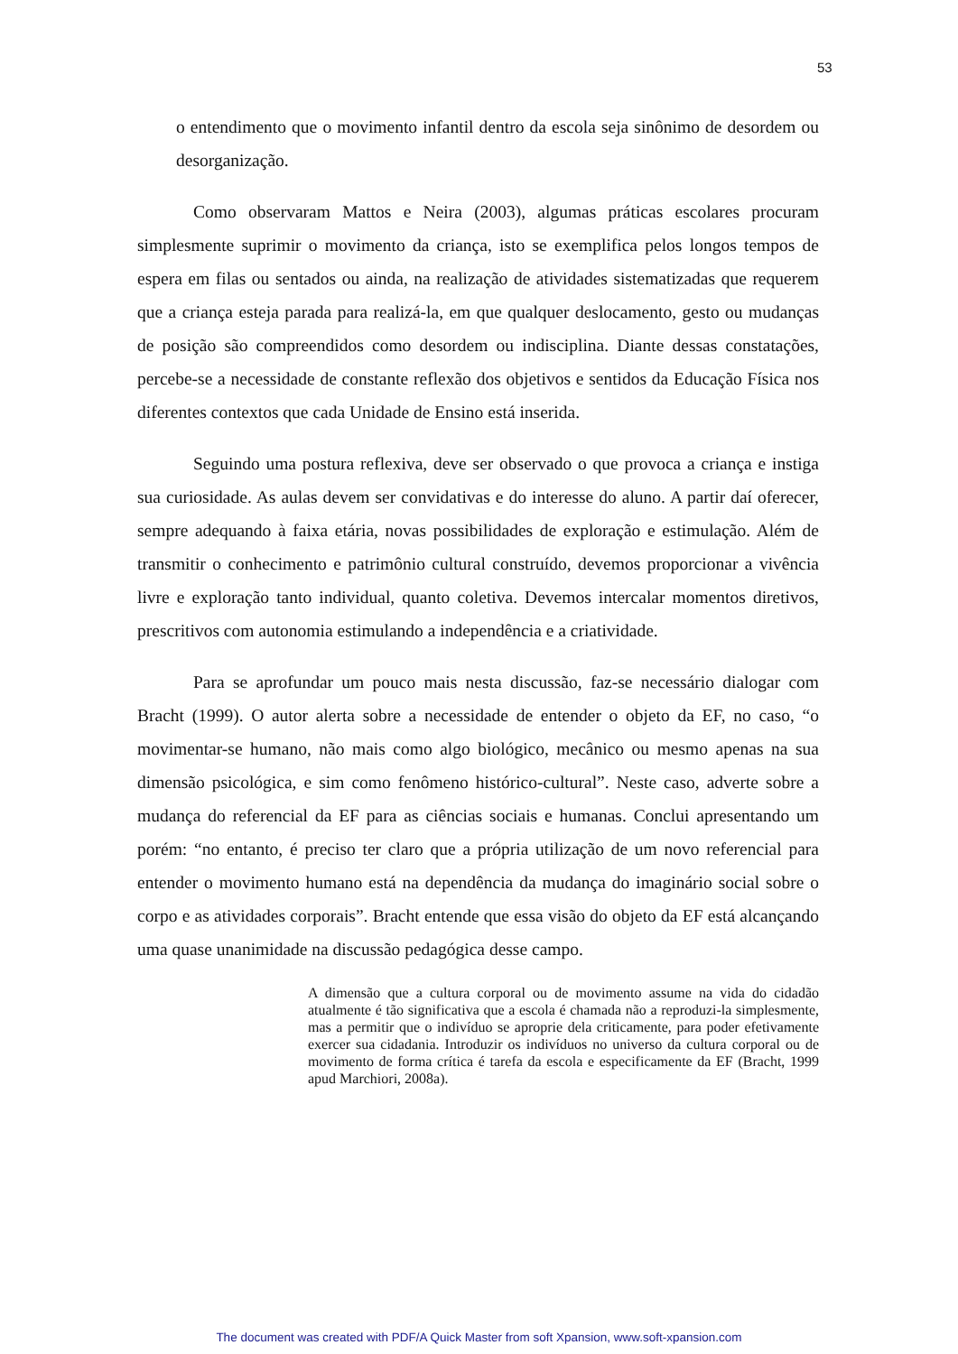53
o entendimento que o movimento infantil dentro da escola seja sinônimo de desordem ou desorganização.
Como observaram Mattos e Neira (2003), algumas práticas escolares procuram simplesmente suprimir o movimento da criança, isto se exemplifica pelos longos tempos de espera em filas ou sentados ou ainda, na realização de atividades sistematizadas que requerem que a criança esteja parada para realizá-la, em que qualquer deslocamento, gesto ou mudanças de posição são compreendidos como desordem ou indisciplina. Diante dessas constatações, percebe-se a necessidade de constante reflexão dos objetivos e sentidos da Educação Física nos diferentes contextos que cada Unidade de Ensino está inserida.
Seguindo uma postura reflexiva, deve ser observado o que provoca a criança e instiga sua curiosidade. As aulas devem ser convidativas e do interesse do aluno. A partir daí oferecer, sempre adequando à faixa etária, novas possibilidades de exploração e estimulação. Além de transmitir o conhecimento e patrimônio cultural construído, devemos proporcionar a vivência livre e exploração tanto individual, quanto coletiva. Devemos intercalar momentos diretivos, prescritivos com autonomia estimulando a independência e a criatividade.
Para se aprofundar um pouco mais nesta discussão, faz-se necessário dialogar com Bracht (1999). O autor alerta sobre a necessidade de entender o objeto da EF, no caso, “o movimentar-se humano, não mais como algo biológico, mecânico ou mesmo apenas na sua dimensão psicológica, e sim como fenômeno histórico-cultural”. Neste caso, adverte sobre a mudança do referencial da EF para as ciências sociais e humanas. Conclui apresentando um porém: “no entanto, é preciso ter claro que a própria utilização de um novo referencial para entender o movimento humano está na dependência da mudança do imaginário social sobre o corpo e as atividades corporais”. Bracht entende que essa visão do objeto da EF está alcançando uma quase unanimidade na discussão pedagógica desse campo.
A dimensão que a cultura corporal ou de movimento assume na vida do cidadão atualmente é tão significativa que a escola é chamada não a reproduzi-la simplesmente, mas a permitir que o indivíduo se aproprie dela criticamente, para poder efetivamente exercer sua cidadania. Introduzir os indivíduos no universo da cultura corporal ou de movimento de forma crítica é tarefa da escola e especificamente da EF (Bracht, 1999 apud Marchiori, 2008a).
The document was created with PDF/A Quick Master from soft Xpansion, www.soft-xpansion.com